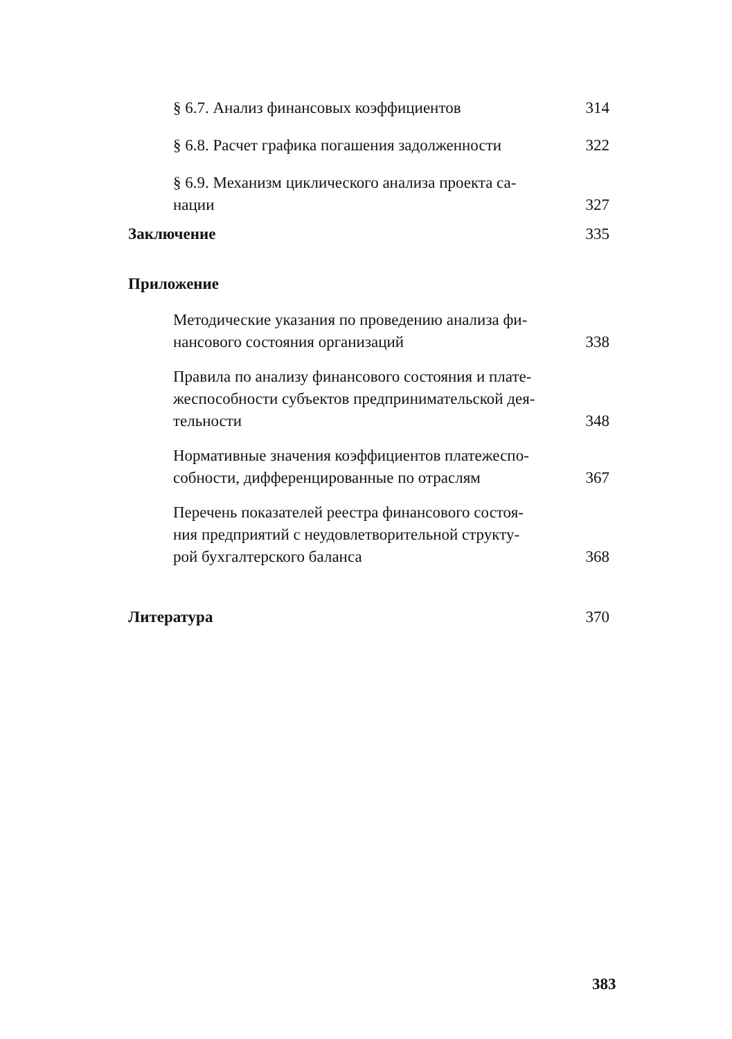§ 6.7. Анализ финансовых коэффициентов 314
§ 6.8. Расчет графика погашения задолженности 322
§ 6.9. Механизм циклического анализа проекта са-
нации 327
Заключение 335
Приложение
Методические указания по проведению анализа фи-
нансового состояния организаций 338
Правила по анализу финансового состояния и плате-
жеспособности субъектов предпринимательской дея-
тельности 348
Нормативные значения коэффициентов платежеспо-
собности, дифференцированные по отраслям 367
Перечень показателей реестра финансового состоя-
ния предприятий с неудовлетворительной структу-
рой бухгалтерского баланса 368
Литература 370
383